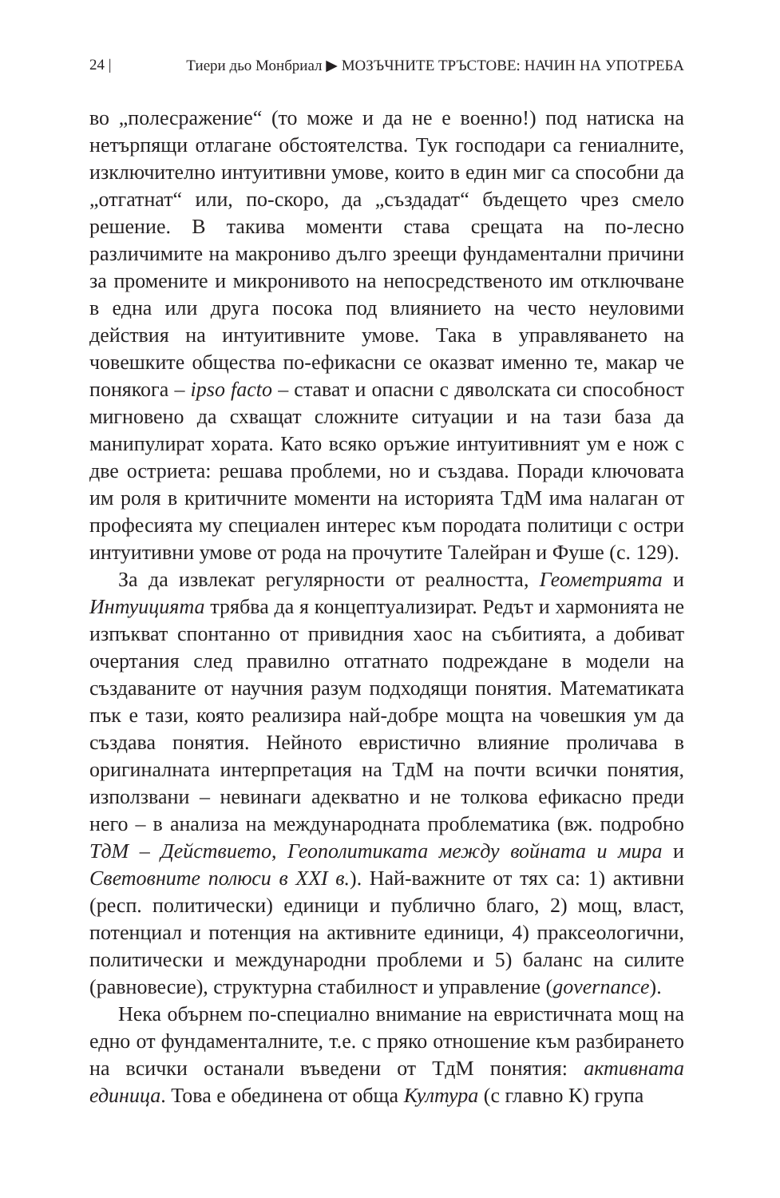24 | Тиери дьо Монбриал ▶ МОЗЪЧНИТЕ ТРЪСТОВЕ: НАЧИН НА УПОТРЕБА
во „полесражение“ (то може и да не е военно!) под натиска на нетърпящи отлагане обстоятелства. Тук господари са гениалните, изключително интуитивни умове, които в един миг са способни да „отгатнат“ или, по-скоро, да „създадат“ бъдещето чрез смело решение. В такива моменти става срещата на по-лесно различимите на макрониво дълго зреещи фундаментални причини за промените и микронивото на непосредственото им отключване в една или друга посока под влиянието на често неуловими действия на интуитивните умове. Така в управляването на човешките общества по-ефикасни се оказват именно те, макар че понякога – ipso facto – стават и опасни с дяволската си способност мигновено да схващат сложните ситуации и на тази база да манипулират хората. Като всяко оръжие интуитивният ум е нож с две остриета: решава проблеми, но и създава. Поради ключовата им роля в критичните моменти на историята ТдМ има налаган от професията му специален интерес към породата политици с остри интуитивни умове от рода на прочутите Талейран и Фуше (с. 129).
За да извлекат регулярности от реалността, Геометрията и Интуицията трябва да я концептуализират. Редът и хармонията не изпъкват спонтанно от привидния хаос на събитията, а добиват очертания след правилно отгатнато подреждане в модели на създаваните от научния разум подходящи понятия. Математиката пък е тази, която реализира най-добре мощта на човешкия ум да създава понятия. Нейното евристично влияние проличава в оригиналната интерпретация на ТдМ на почти всички понятия, използвани – невинаги адекватно и не толкова ефикасно преди него – в анализа на международната проблематика (вж. подробно ТдМ – Действието, Геополитиката между войната и мира и Световните полюси в XXI в.). Най-важните от тях са: 1) активни (респ. политически) единици и публично благо, 2) мощ, власт, потенциал и потенция на активните единици, 4) праксеологични, политически и международни проблеми и 5) баланс на силите (равновесие), структурна стабилност и управление (governance).
Нека обърнем по-специално внимание на евристичната мощ на едно от фундаменталните, т.е. с пряко отношение към разбирането на всички останали въведени от ТдМ понятия: активната единица. Това е обединена от обща Култура (с главно К) група